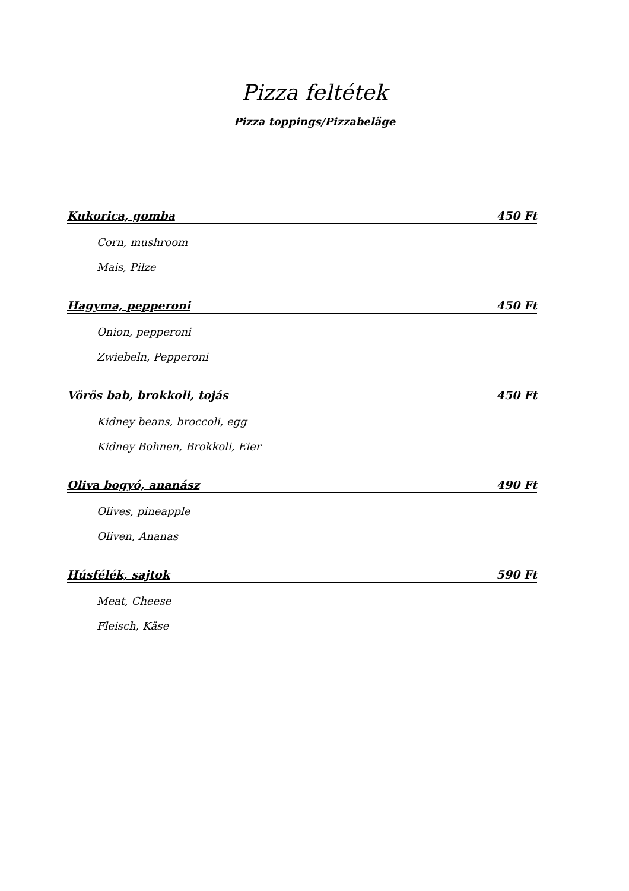Pizza feltétek
Pizza toppings/Pizzabeläge
Kukorica, gomba 450 Ft
Corn, mushroom
Mais, Pilze
Hagyma, pepperoni 450 Ft
Onion, pepperoni
Zwiebeln, Pepperoni
Vörös bab, brokkoli, tojás 450 Ft
Kidney beans, broccoli, egg
Kidney Bohnen, Brokkoli, Eier
Oliva bogyó, ananász 490 Ft
Olives, pineapple
Oliven, Ananas
Húsfélék, sajtok 590 Ft
Meat, Cheese
Fleisch, Käse